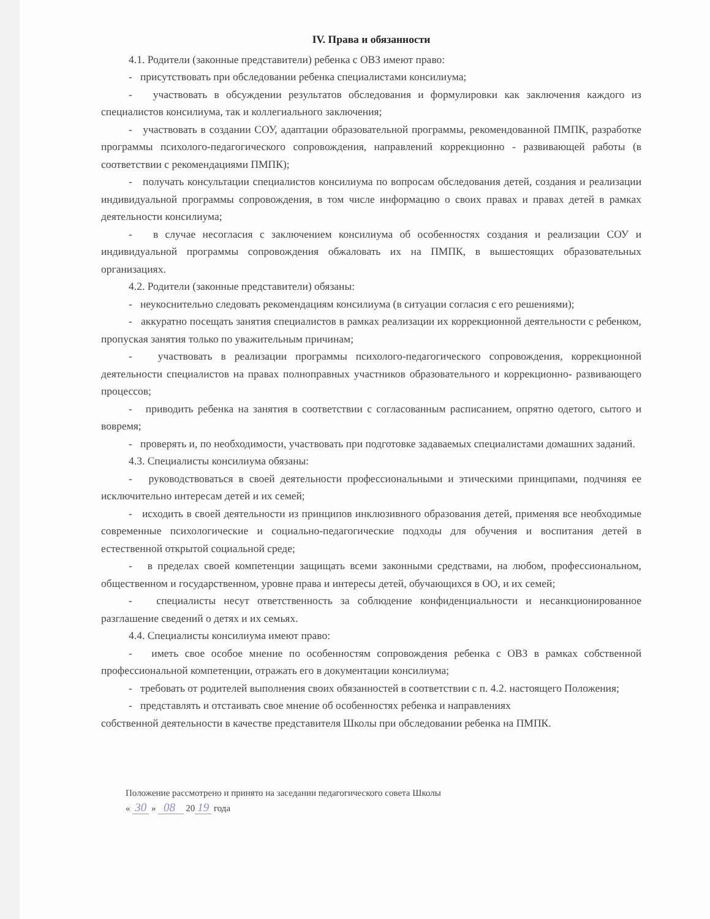IV. Права и обязанности
4.1. Родители (законные представители) ребенка с ОВЗ имеют право:
- присутствовать при обследовании ребенка специалистами консилиума;
- участвовать в обсуждении результатов обследования и формулировки как заключения каждого из специалистов консилиума, так и коллегиального заключения;
- участвовать в создании СОУ, адаптации образовательной программы, рекомендованной ПМПК, разработке программы психолого-педагогического сопровождения, направлений коррекционно - развивающей работы (в соответствии с рекомендациями ПМПК);
- получать консультации специалистов консилиума по вопросам обследования детей, создания и реализации индивидуальной программы сопровождения, в том числе информацию о своих правах и правах детей в рамках деятельности консилиума;
- в случае несогласия с заключением консилиума об особенностях создания и реализации СОУ и индивидуальной программы сопровождения обжаловать их на ПМПК, в вышестоящих образовательных организациях.
4.2. Родители (законные представители) обязаны:
- неукоснительно следовать рекомендациям консилиума (в ситуации согласия с его решениями);
- аккуратно посещать занятия специалистов в рамках реализации их коррекционной деятельности с ребенком, пропуская занятия только по уважительным причинам;
- участвовать в реализации программы психолого-педагогического сопровождения, коррекционной деятельности специалистов на правах полноправных участников образовательного и коррекционно- развивающего процессов;
- приводить ребенка на занятия в соответствии с согласованным расписанием, опрятно одетого, сытого и вовремя;
- проверять и, по необходимости, участвовать при подготовке задаваемых специалистами домашних заданий.
4.3. Специалисты консилиума обязаны:
- руководствоваться в своей деятельности профессиональными и этическими принципами, подчиняя ее исключительно интересам детей и их семей;
- исходить в своей деятельности из принципов инклюзивного образования детей, применяя все необходимые современные психологические и социально-педагогические подходы для обучения и воспитания детей в естественной открытой социальной среде;
- в пределах своей компетенции защищать всеми законными средствами, на любом, профессиональном, общественном и государственном, уровне права и интересы детей, обучающихся в ОО, и их семей;
- специалисты несут ответственность за соблюдение конфиденциальности и несанкционированное разглашение сведений о детях и их семьях.
4.4. Специалисты консилиума имеют право:
- иметь свое особое мнение по особенностям сопровождения ребенка с ОВЗ в рамках собственной профессиональной компетенции, отражать его в документации консилиума;
- требовать от родителей выполнения своих обязанностей в соответствии с п. 4.2. настоящего Положения;
- представлять и отстаивать свое мнение об особенностях ребенка и направлениях
собственной деятельности в качестве представителя Школы при обследовании ребенка на ПМПК.
Положение рассмотрено и принято на заседании педагогического совета Школы
« 30 » 08 20 19 года